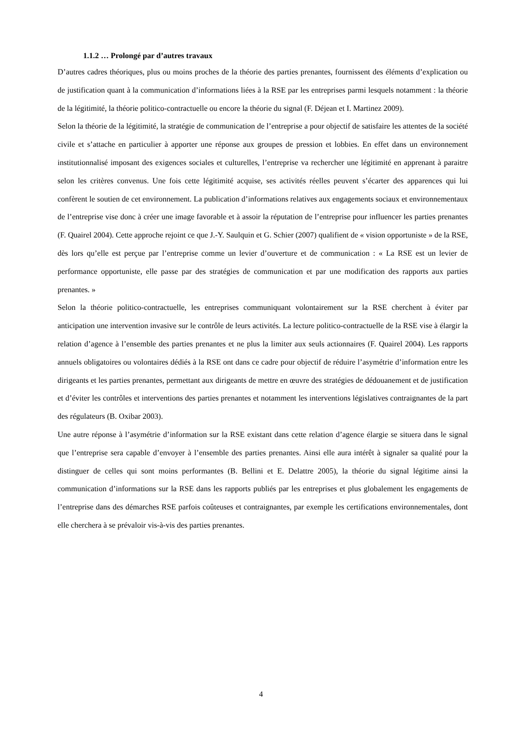1.1.2 … Prolongé par d’autres travaux
D’autres cadres théoriques, plus ou moins proches de la théorie des parties prenantes, fournissent des éléments d’explication ou de justification quant à la communication d’informations liées à la RSE par les entreprises parmi lesquels notamment : la théorie de la légitimité, la théorie politico-contractuelle ou encore la théorie du signal (F. Déjean et I. Martinez 2009).
Selon la théorie de la légitimité, la stratégie de communication de l’entreprise a pour objectif de satisfaire les attentes de la société civile et s’attache en particulier à apporter une réponse aux groupes de pression et lobbies. En effet dans un environnement institutionnalisé imposant des exigences sociales et culturelles, l’entreprise va rechercher une légitimité en apprenant à paraitre selon les critères convenus. Une fois cette légitimité acquise, ses activités réelles peuvent s’écarter des apparences qui lui confèrent le soutien de cet environnement. La publication d’informations relatives aux engagements sociaux et environnementaux de l’entreprise vise donc à créer une image favorable et à assoir la réputation de l’entreprise pour influencer les parties prenantes (F. Quairel 2004). Cette approche rejoint ce que J.-Y. Saulquin et G. Schier (2007) qualifient de « vision opportuniste » de la RSE, dès lors qu’elle est perçue par l’entreprise comme un levier d’ouverture et de communication : « La RSE est un levier de performance opportuniste, elle passe par des stratégies de communication et par une modification des rapports aux parties prenantes. »
Selon la théorie politico-contractuelle, les entreprises communiquant volontairement sur la RSE cherchent à éviter par anticipation une intervention invasive sur le contrôle de leurs activités. La lecture politico-contractuelle de la RSE vise à élargir la relation d’agence à l’ensemble des parties prenantes et ne plus la limiter aux seuls actionnaires (F. Quairel 2004). Les rapports annuels obligatoires ou volontaires dédiés à la RSE ont dans ce cadre pour objectif de réduire l’asymétrie d’information entre les dirigeants et les parties prenantes, permettant aux dirigeants de mettre en œuvre des stratégies de dédouanement et de justification et d’éviter les contrôles et interventions des parties prenantes et notamment les interventions législatives contraignantes de la part des régulateurs (B. Oxibar 2003).
Une autre réponse à l’asymétrie d’information sur la RSE existant dans cette relation d’agence élargie se situera dans le signal que l’entreprise sera capable d’envoyer à l’ensemble des parties prenantes. Ainsi elle aura intérêt à signaler sa qualité pour la distinguer de celles qui sont moins performantes (B. Bellini et E. Delattre 2005), la théorie du signal légitime ainsi la communication d’informations sur la RSE dans les rapports publiés par les entreprises et plus globalement les engagements de l’entreprise dans des démarches RSE parfois coûteuses et contraignantes, par exemple les certifications environnementales, dont elle cherchera à se prévaloir vis-à-vis des parties prenantes.
4